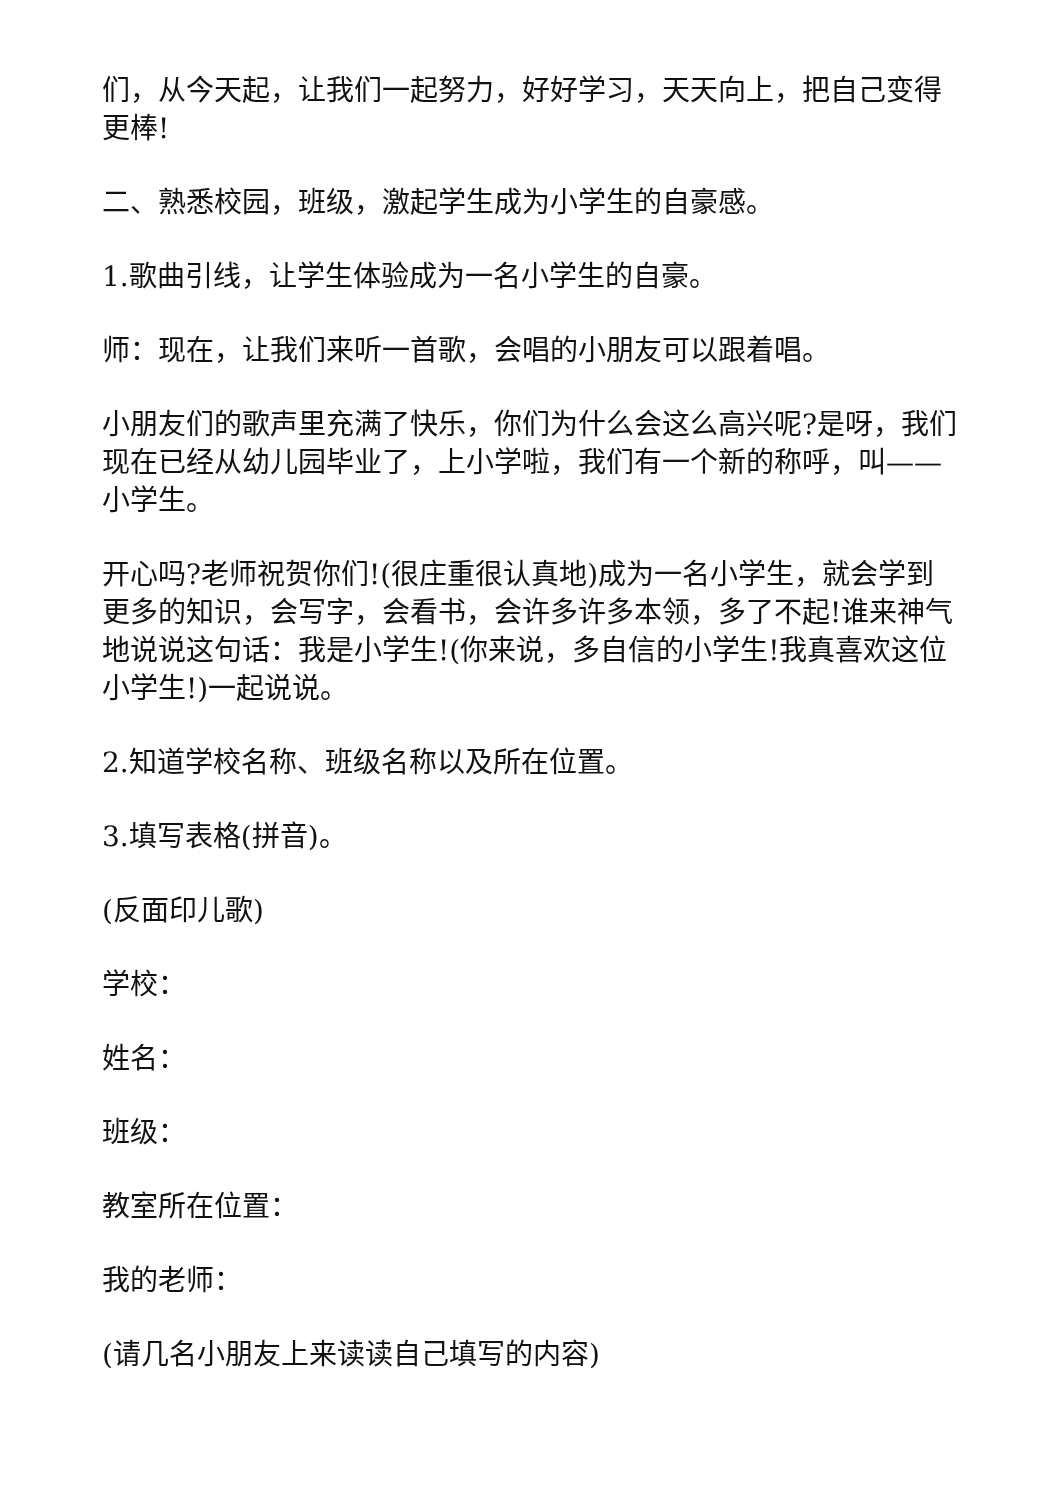们，从今天起，让我们一起努力，好好学习，天天向上，把自己变得更棒!
二、熟悉校园，班级，激起学生成为小学生的自豪感。
1.歌曲引线，让学生体验成为一名小学生的自豪。
师：现在，让我们来听一首歌，会唱的小朋友可以跟着唱。
小朋友们的歌声里充满了快乐，你们为什么会这么高兴呢?是呀，我们现在已经从幼儿园毕业了，上小学啦，我们有一个新的称呼，叫——小学生。
开心吗?老师祝贺你们!(很庄重很认真地)成为一名小学生，就会学到更多的知识，会写字，会看书，会许多许多本领，多了不起!谁来神气地说说这句话：我是小学生!(你来说，多自信的小学生!我真喜欢这位小学生!)一起说说。
2.知道学校名称、班级名称以及所在位置。
3.填写表格(拼音)。
(反面印儿歌)
学校：
姓名：
班级：
教室所在位置：
我的老师：
(请几名小朋友上来读读自己填写的内容)